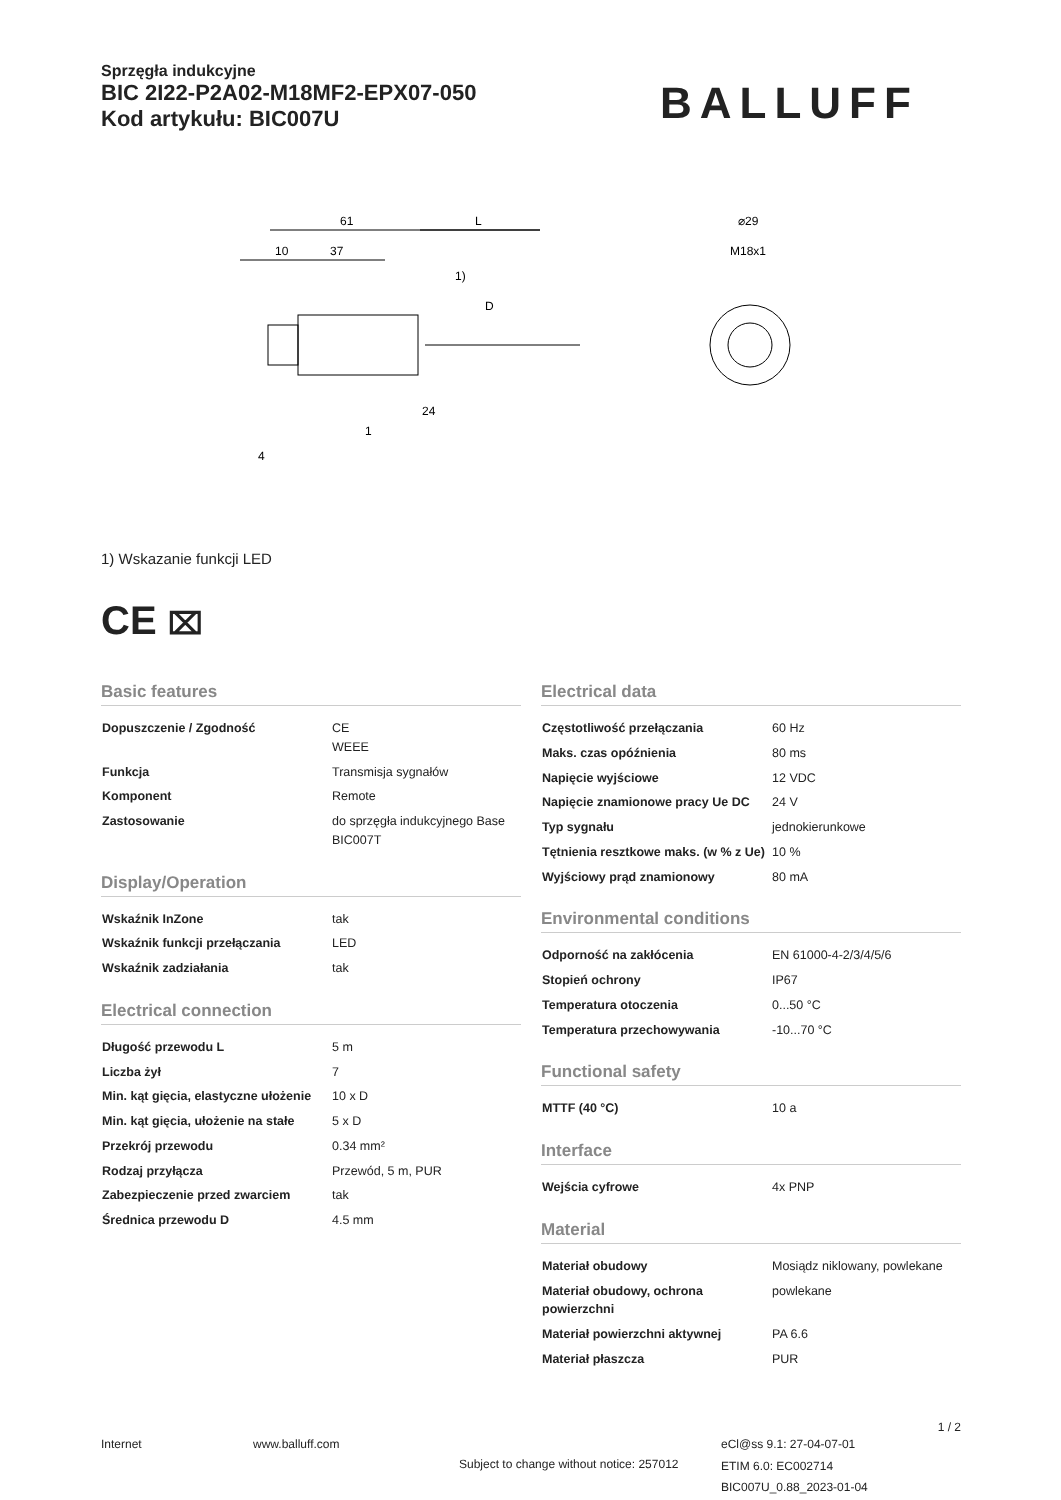Sprzęgła indukcyjne
BIC 2I22-P2A02-M18MF2-EPX07-050
Kod artykułu: BIC007U
BALLUFF
61
L
10
37
1)
D
24
1
4
⌀29
M18x1
1) Wskazanie funkcji LED
CE ⌧
Basic features
| Dopuszczenie / Zgodność | CE WEEE |
| Funkcja | Transmisja sygnałów |
| Komponent | Remote |
| Zastosowanie | do sprzęgła indukcyjnego Base BIC007T |
Display/Operation
| Wskaźnik InZone | tak |
| Wskaźnik funkcji przełączania | LED |
| Wskaźnik zadziałania | tak |
Electrical connection
| Długość przewodu L | 5 m |
| Liczba żył | 7 |
| Min. kąt gięcia, elastyczne ułożenie | 10 x D |
| Min. kąt gięcia, ułożenie na stałe | 5 x D |
| Przekrój przewodu | 0.34 mm² |
| Rodzaj przyłącza | Przewód, 5 m, PUR |
| Zabezpieczenie przed zwarciem | tak |
| Średnica przewodu D | 4.5 mm |
Electrical data
| Częstotliwość przełączania | 60 Hz |
| Maks. czas opóźnienia | 80 ms |
| Napięcie wyjściowe | 12 VDC |
| Napięcie znamionowe pracy Ue DC | 24 V |
| Typ sygnału | jednokierunkowe |
| Tętnienia resztkowe maks. (w % z Ue) | 10 % |
| Wyjściowy prąd znamionowy | 80 mA |
Environmental conditions
| Odporność na zakłócenia | EN 61000-4-2/3/4/5/6 |
| Stopień ochrony | IP67 |
| Temperatura otoczenia | 0...50 °C |
| Temperatura przechowywania | -10...70 °C |
Functional safety
| MTTF (40 °C) | 10 a |
Interface
| Wejścia cyfrowe | 4x PNP |
Material
| Materiał obudowy | Mosiądz niklowany, powlekane |
| Materiał obudowy, ochrona powierzchni | powlekane |
| Materiał powierzchni aktywnej | PA 6.6 |
| Materiał płaszcza | PUR |
1 / 2
Internet www.balluff.com Subject to change without notice: 257012 eCl@ss 9.1: 27-04-07-01
ETIM 6.0: EC002714
BIC007U_0.88_2023-01-04